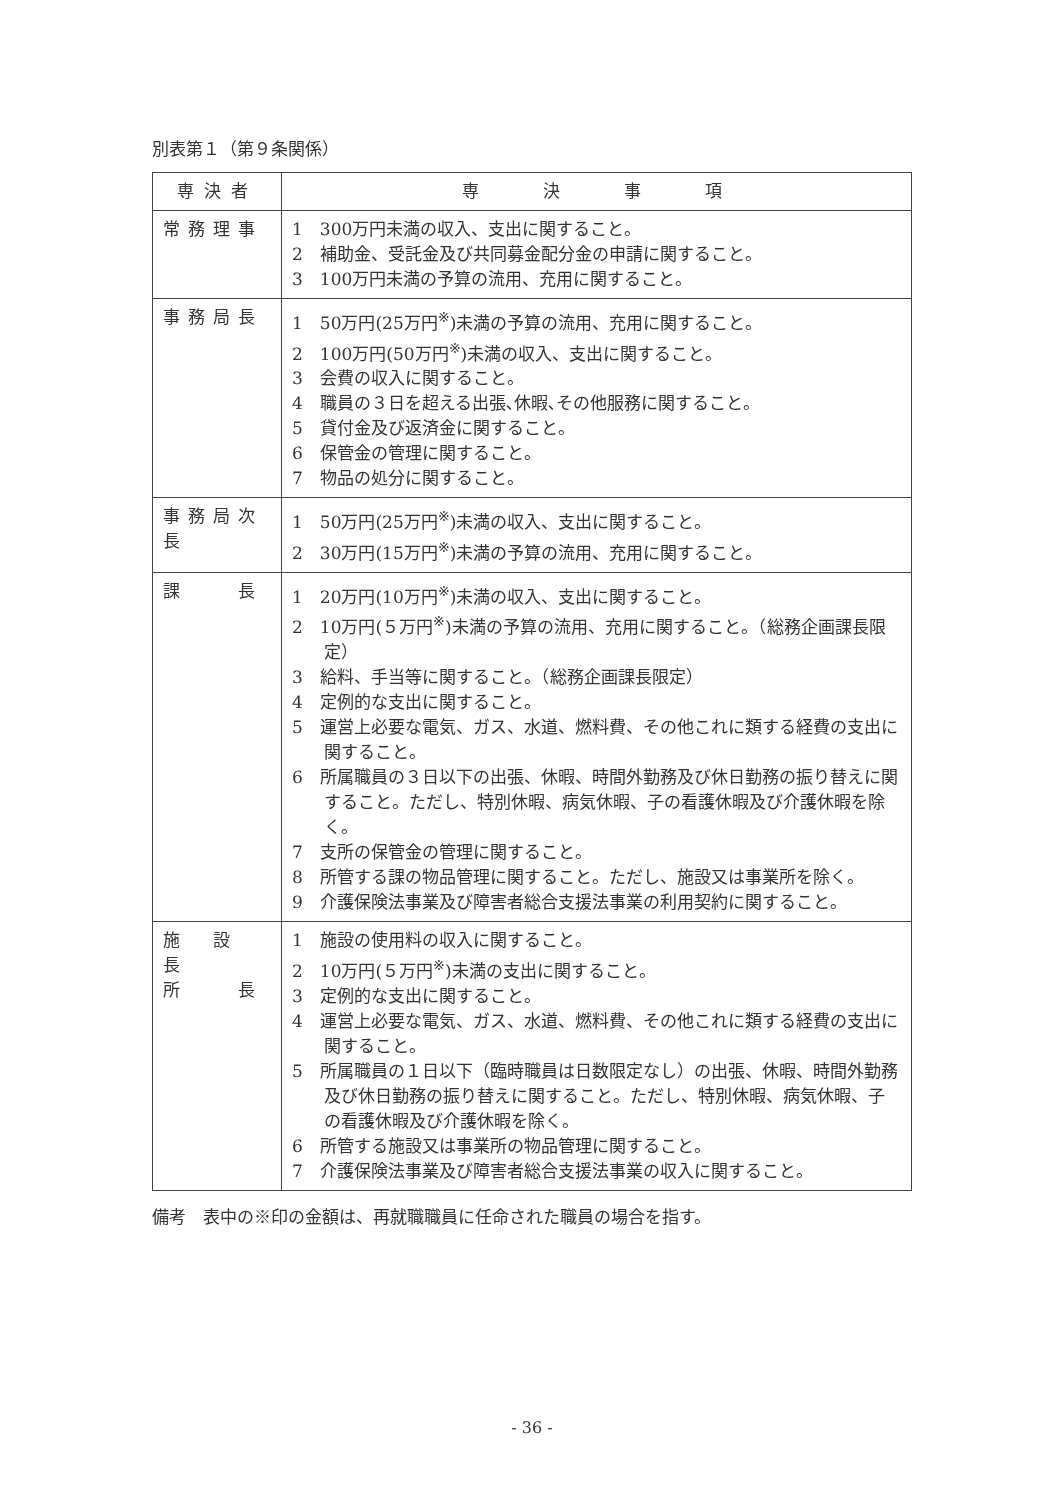別表第１（第９条関係）
| 専決者 | 専 決 事 項 |
| --- | --- |
| 常務理事 | 1 300万円未満の収入、支出に関すること。 2 補助金、受託金及び共同募金配分金の申請に関すること。 3 100万円未満の予算の流用、充用に関すること。 |
| 事務局長 | 1 50万円(25万円<sup>※</sup>)未満の予算の流用、充用に関すること。 2 100万円(50万円<sup>※</sup>)未満の収入、支出に関すること。 3 会費の収入に関すること。 4 職員の３日を超える出張､休暇､その他服務に関すること。 5 貸付金及び返済金に関すること。 6 保管金の管理に関すること。 7 物品の処分に関すること。 |
| 事務局次長 | 1 50万円(25万円<sup>※</sup>)未満の収入、支出に関すること。 2 30万円(15万円<sup>※</sup>)未満の予算の流用、充用に関すること。 |
| 課 長 | 1 20万円(10万円<sup>※</sup>)未満の収入、支出に関すること。 2 10万円(５万円<sup>※</sup>)未満の予算の流用、充用に関すること。（総務企画課長限定） 3 給料、手当等に関すること。（総務企画課長限定） 4 定例的な支出に関すること。 5 運営上必要な電気、ガス、水道、燃料費、その他これに類する経費の支出に関すること。 6 所属職員の３日以下の出張、休暇、時間外勤務及び休日勤務の振り替えに関すること。ただし、特別休暇、病気休暇、子の看護休暇及び介護休暇を除く。 7 支所の保管金の管理に関すること。 8 所管する課の物品管理に関すること。ただし、施設又は事業所を除く。 9 介護保険法事業及び障害者総合支援法事業の利用契約に関すること。 |
| 施 設 長 所 長 | 1 施設の使用料の収入に関すること。 2 10万円(５万円<sup>※</sup>)未満の支出に関すること。 3 定例的な支出に関すること。 4 運営上必要な電気、ガス、水道、燃料費、その他これに類する経費の支出に関すること。 5 所属職員の１日以下（臨時職員は日数限定なし）の出張、休暇、時間外勤務及び休日勤務の振り替えに関すること。ただし、特別休暇、病気休暇、子の看護休暇及び介護休暇を除く。 6 所管する施設又は事業所の物品管理に関すること。 7 介護保険法事業及び障害者総合支援法事業の収入に関すること。 |
備考　表中の※印の金額は、再就職職員に任命された職員の場合を指す。
- 36 -